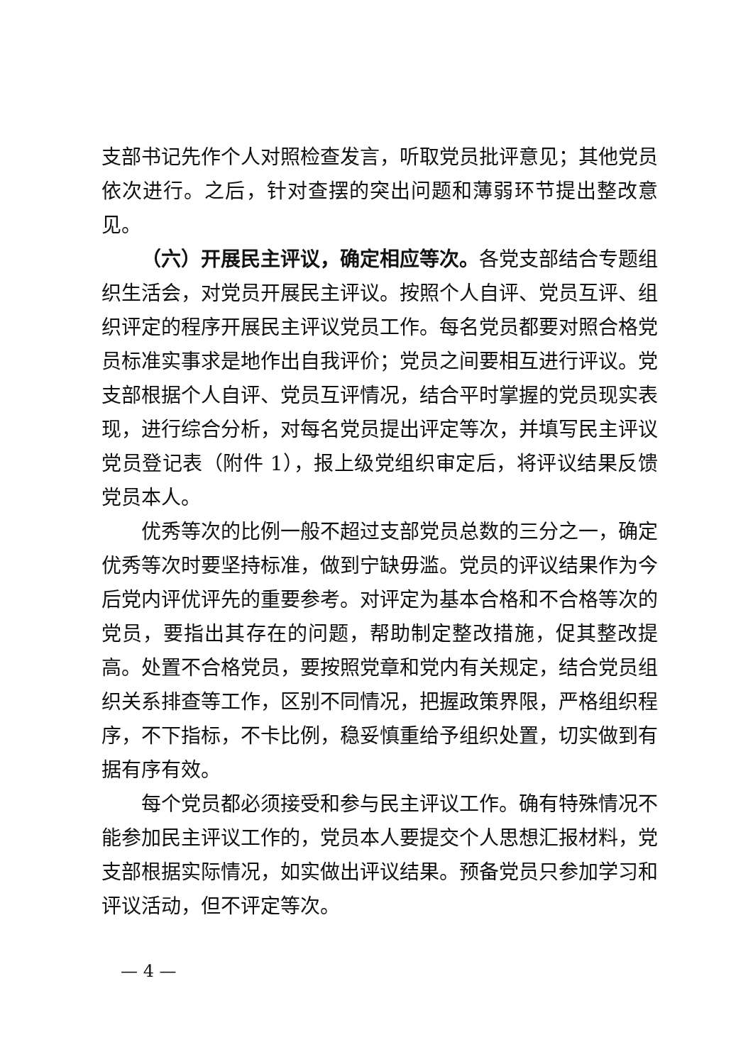支部书记先作个人对照检查发言，听取党员批评意见；其他党员依次进行。之后，针对查摆的突出问题和薄弱环节提出整改意见。
（六）开展民主评议，确定相应等次。各党支部结合专题组织生活会，对党员开展民主评议。按照个人自评、党员互评、组织评定的程序开展民主评议党员工作。每名党员都要对照合格党员标准实事求是地作出自我评价；党员之间要相互进行评议。党支部根据个人自评、党员互评情况，结合平时掌握的党员现实表现，进行综合分析，对每名党员提出评定等次，并填写民主评议党员登记表（附件 1），报上级党组织审定后，将评议结果反馈党员本人。
优秀等次的比例一般不超过支部党员总数的三分之一，确定优秀等次时要坚持标准，做到宁缺毋滥。党员的评议结果作为今后党内评优评先的重要参考。对评定为基本合格和不合格等次的党员，要指出其存在的问题，帮助制定整改措施，促其整改提高。处置不合格党员，要按照党章和党内有关规定，结合党员组织关系排查等工作，区别不同情况，把握政策界限，严格组织程序，不下指标，不卡比例，稳妥慎重给予组织处置，切实做到有据有序有效。
每个党员都必须接受和参与民主评议工作。确有特殊情况不能参加民主评议工作的，党员本人要提交个人思想汇报材料，党支部根据实际情况，如实做出评议结果。预备党员只参加学习和评议活动，但不评定等次。
— 4 —